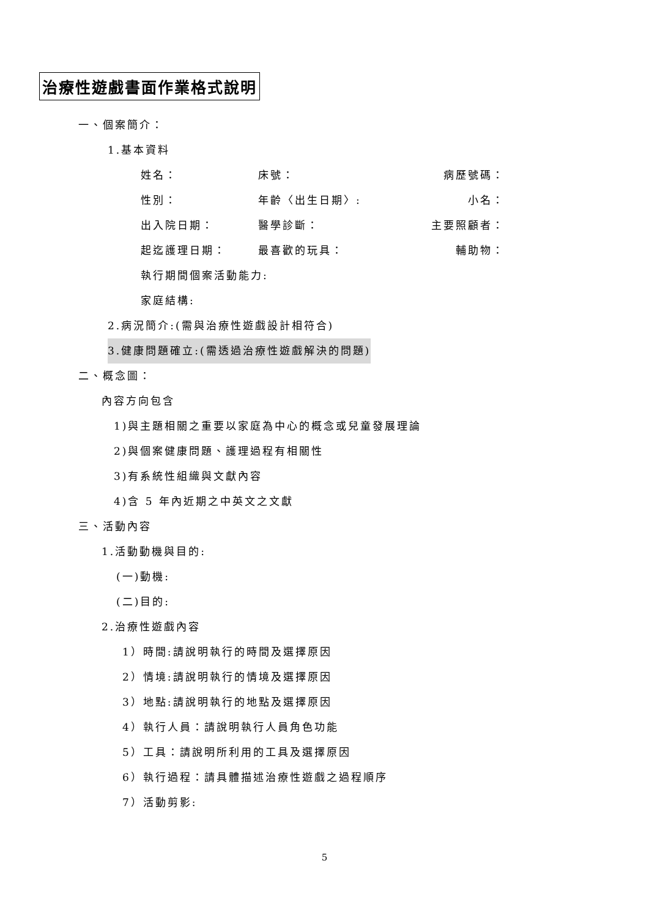治療性遊戲書面作業格式說明
一、個案簡介：
1.基本資料
姓名： 床號： 病歷號碼：
性別： 年齡〈出生日期〉: 小名：
出入院日期： 醫學診斷： 主要照顧者：
起迄護理日期： 最喜歡的玩具： 輔助物：
執行期間個案活動能力:
家庭結構:
2.病況簡介:(需與治療性遊戲設計相符合)
3.健康問題確立:(需透過治療性遊戲解決的問題)
二、概念圖：
內容方向包含
1)與主題相關之重要以家庭為中心的概念或兒童發展理論
2)與個案健康問題、護理過程有相關性
3)有系統性組織與文獻內容
4)含 5 年內近期之中英文之文獻
三、活動內容
1.活動動機與目的:
(一)動機:
(二)目的:
2.治療性遊戲內容
1）時間:請說明執行的時間及選擇原因
2）情境:請說明執行的情境及選擇原因
3）地點:請說明執行的地點及選擇原因
4）執行人員：請說明執行人員角色功能
5）工具：請說明所利用的工具及選擇原因
6）執行過程：請具體描述治療性遊戲之過程順序
7）活動剪影:
5